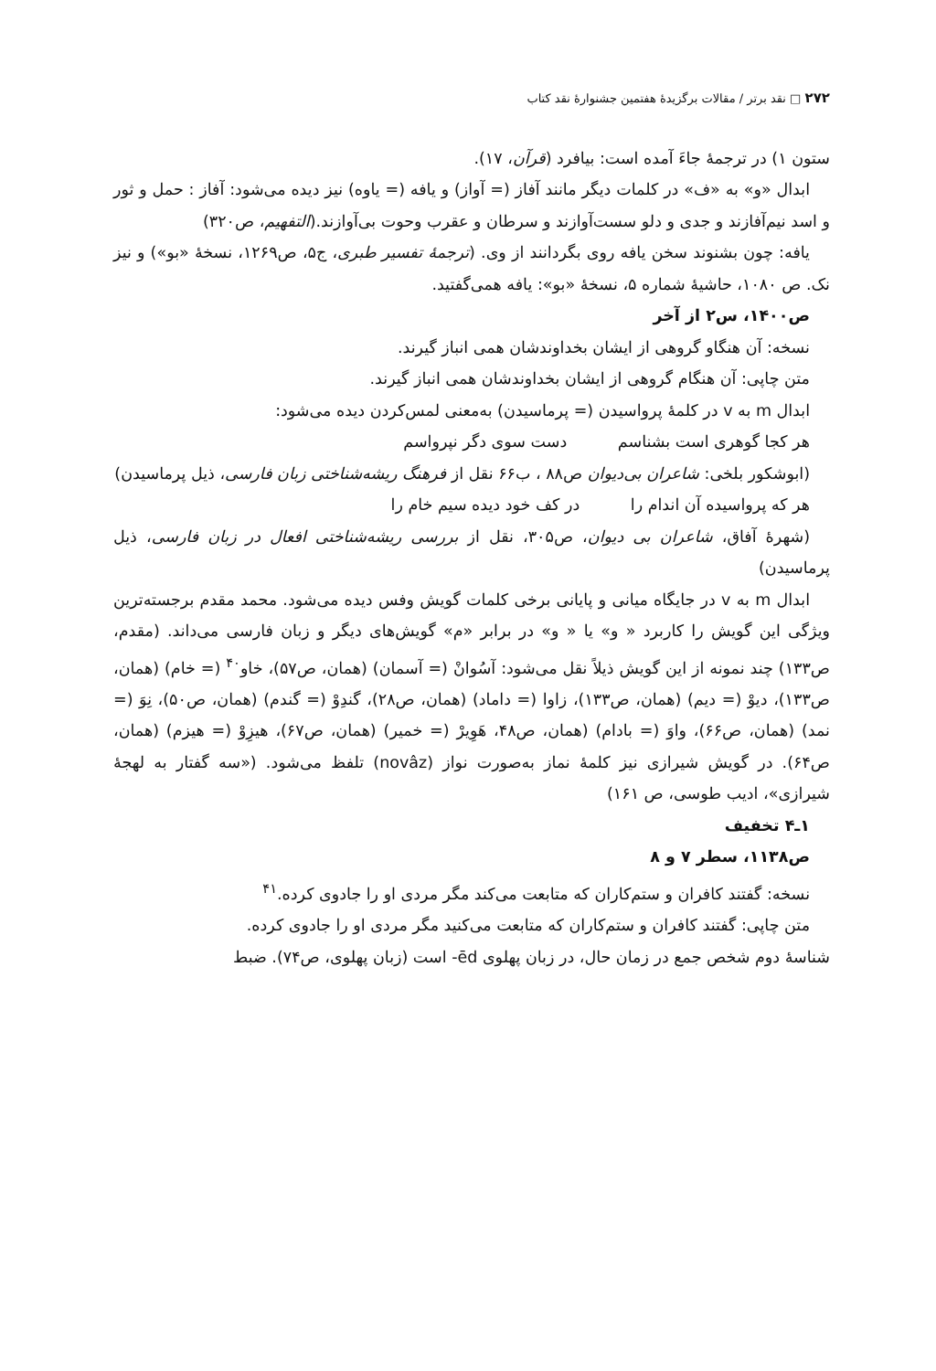۲۷۲ □ نقد برتر / مقالات برگزیدهٔ هفتمین جشنوارهٔ نقد کتاب
ستون ۱) در ترجمهٔ جاءَ آمده است: بیافرد (قرآن، ۱۷).
ابدال «و» به «ف» در کلمات دیگر مانند آفاز (= آواز) و یافه (= یاوه) نیز دیده می‌شود: آفاز : حمل و ثور و اسد نیم‌آفازند و جدی و دلو سست‌آوازند و سرطان و عقرب وحوت بی‌آوازند.(التفهیم، ص۳۲۰)
یافه: چون بشنوند سخن یافه روی بگردانند از وی. (ترجمهٔ تفسیر طبری، ج۵، ص۱۲۶۹، نسخهٔ «بو») و نیز نک. ص ۱۰۸۰، حاشیهٔ شماره ۵، نسخهٔ «بو»: یافه همی‌گفتید.
ص۱۴۰۰، س۲ از آخر
نسخه: آن هنگاو گروهی از ایشان بخداوندشان همی انباز گیرند.
متن چاپی: آن هنگام گروهی از ایشان بخداوندشان همی انباز گیرند.
ابدال m به v در کلمهٔ پرواسیدن (= پرماسیدن) به‌معنی لمس‌کردن دیده می‌شود:
هر کجا گوهری است بشناسم دست سوی دگر نپرواسم
(ابوشکور بلخی: شاعران بی‌دیوان ص۸۸ ، ب۶۶ نقل از فرهنگ ریشه‌شناختی زبان فارسی، ذیل پرماسیدن)
هر که پرواسیده آن اندام را در کف خود دیده سیم خام را
(شهرهٔ آفاق، شاعران بی دیوان، ص۳۰۵، نقل از بررسی ریشه‌شناختی افعال در زبان فارسی، ذیل پرماسیدن)
ابدال m به v در جایگاه میانی و پایانی برخی کلمات گویش وفس دیده می‌شود. محمد مقدم برجسته‌ترین ویژگی این گویش را کاربرد « و» یا « و» در برابر «م» گویش‌های دیگر و زبان فارسی می‌داند. (مقدم، ص۱۳۳) چند نمونه از این گویش ذیلاً نقل می‌شود: آسُوانْ (= آسمان) (همان، ص۵۷)، خاو<sup>۴۰</sup> (= خام) (همان، ص۱۳۳)، دیوْ (= دیم) (همان، ص۱۳۳)، زاوا (= داماد) (همان، ص۲۸)، گندِوْ (= گندم) (همان، ص۵۰)، نِوَ (= نمد) (همان، ص۶۶)، واوَ (= بادام) (همان، ص۴۸، هَوِیرْ (= خمیر) (همان، ص۶۷)، هیزِوْ (= هیزم) (همان، ص۶۴). در گویش شیرازی نیز کلمهٔ نماز به‌صورت نواز (novâz) تلفظ می‌شود. («سه گفتار به لهجهٔ شیرازی»، ادیب طوسی، ص ۱۶۱)
۱ـ۴ تخفیف
ص۱۱۳۸، سطر ۷ و ۸
نسخه: گفتند کافران و ستم‌کاران که متابعت می‌کند مگر مردی او را جادوی کرده.<sup>۴۱</sup>
متن چاپی: گفتند کافران و ستم‌کاران که متابعت می‌کنید مگر مردی او را جادوی کرده.
شناسهٔ دوم شخص جمع در زمان حال، در زبان پهلوی ēd- است (زبان پهلوی، ص۷۴). ضبط